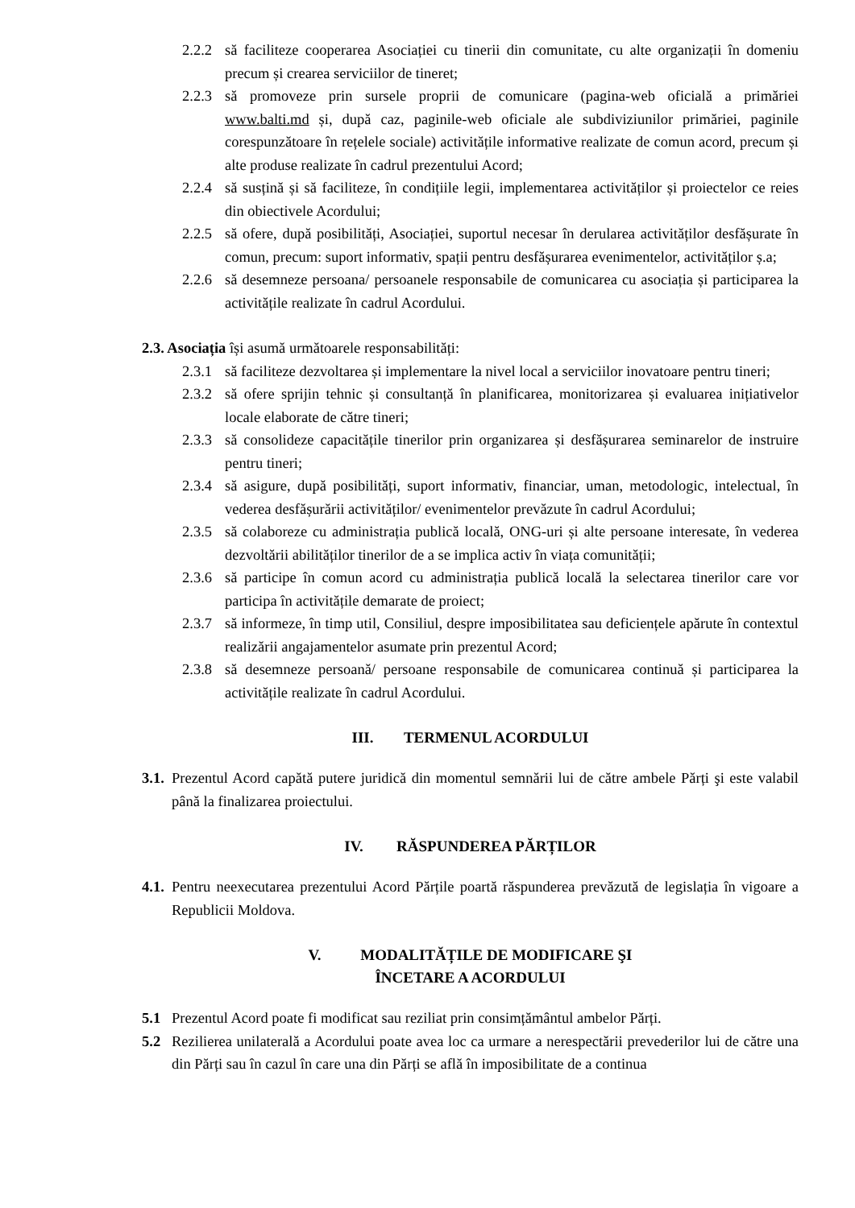2.2.2
să faciliteze cooperarea Asociației cu tinerii din comunitate, cu alte organizații în domeniu precum și crearea serviciilor de tineret;
2.2.3
să promoveze prin sursele proprii de comunicare (pagina-web oficială a primăriei www.balti.md și, după caz, paginile-web oficiale ale subdiviziunilor primăriei, paginile corespunzătoare în rețelele sociale) activitățile informative realizate de comun acord, precum și alte produse realizate în cadrul prezentului Acord;
2.2.4
să susțină și să faciliteze, în condițiile legii, implementarea activităților și proiectelor ce reies din obiectivele Acordului;
2.2.5
să ofere, după posibilități, Asociației, suportul necesar în derularea activităților desfășurate în comun, precum: suport informativ, spații pentru desfășurarea evenimentelor, activităților ș.a;
2.2.6
să desemneze persoana/ persoanele responsabile de comunicarea cu asociația și participarea la activitățile realizate în cadrul Acordului.
2.3. Asociația își asumă următoarele responsabilități:
2.3.1
să faciliteze dezvoltarea și implementare la nivel local a serviciilor inovatoare pentru tineri;
2.3.2
să ofere sprijin tehnic și consultanță în planificarea, monitorizarea și evaluarea inițiativelor locale elaborate de către tineri;
2.3.3
să consolideze capacitățile tinerilor prin organizarea și desfășurarea seminarelor de instruire pentru tineri;
2.3.4
să asigure, după posibilități, suport informativ, financiar, uman, metodologic, intelectual, în vederea desfășurării activităților/ evenimentelor prevăzute în cadrul Acordului;
2.3.5
să colaboreze cu administrația publică locală, ONG-uri și alte persoane interesate, în vederea dezvoltării abilităților tinerilor de a se implica activ în viața comunității;
2.3.6
să participe în comun acord cu administrația publică locală la selectarea tinerilor care vor participa în activitățile demarate de proiect;
2.3.7
să informeze, în timp util, Consiliul, despre imposibilitatea sau deficiențele apărute în contextul realizării angajamentelor asumate prin prezentul Acord;
2.3.8
să desemneze persoană/ persoane responsabile de comunicarea continuă și participarea la activitățile realizate în cadrul Acordului.
III. TERMENUL ACORDULUI
3.1.
Prezentul Acord capătă putere juridică din momentul semnării lui de către ambele Părți şi este valabil până la finalizarea proiectului.
IV. RĂSPUNDEREA PĂRȚILOR
4.1.
Pentru neexecutarea prezentului Acord Părțile poartă răspunderea prevăzută de legislația în vigoare a Republicii Moldova.
V. MODALITĂȚILE DE MODIFICARE ŞI
ÎNCETARE A ACORDULUI
5.1 Prezentul Acord poate fi modificat sau reziliat prin consimțământul ambelor Părți.
5.2 Rezilierea unilaterală a Acordului poate avea loc ca urmare a nerespectării prevederilor lui de către una din Părți sau în cazul în care una din Părți se află în imposibilitate de a continua